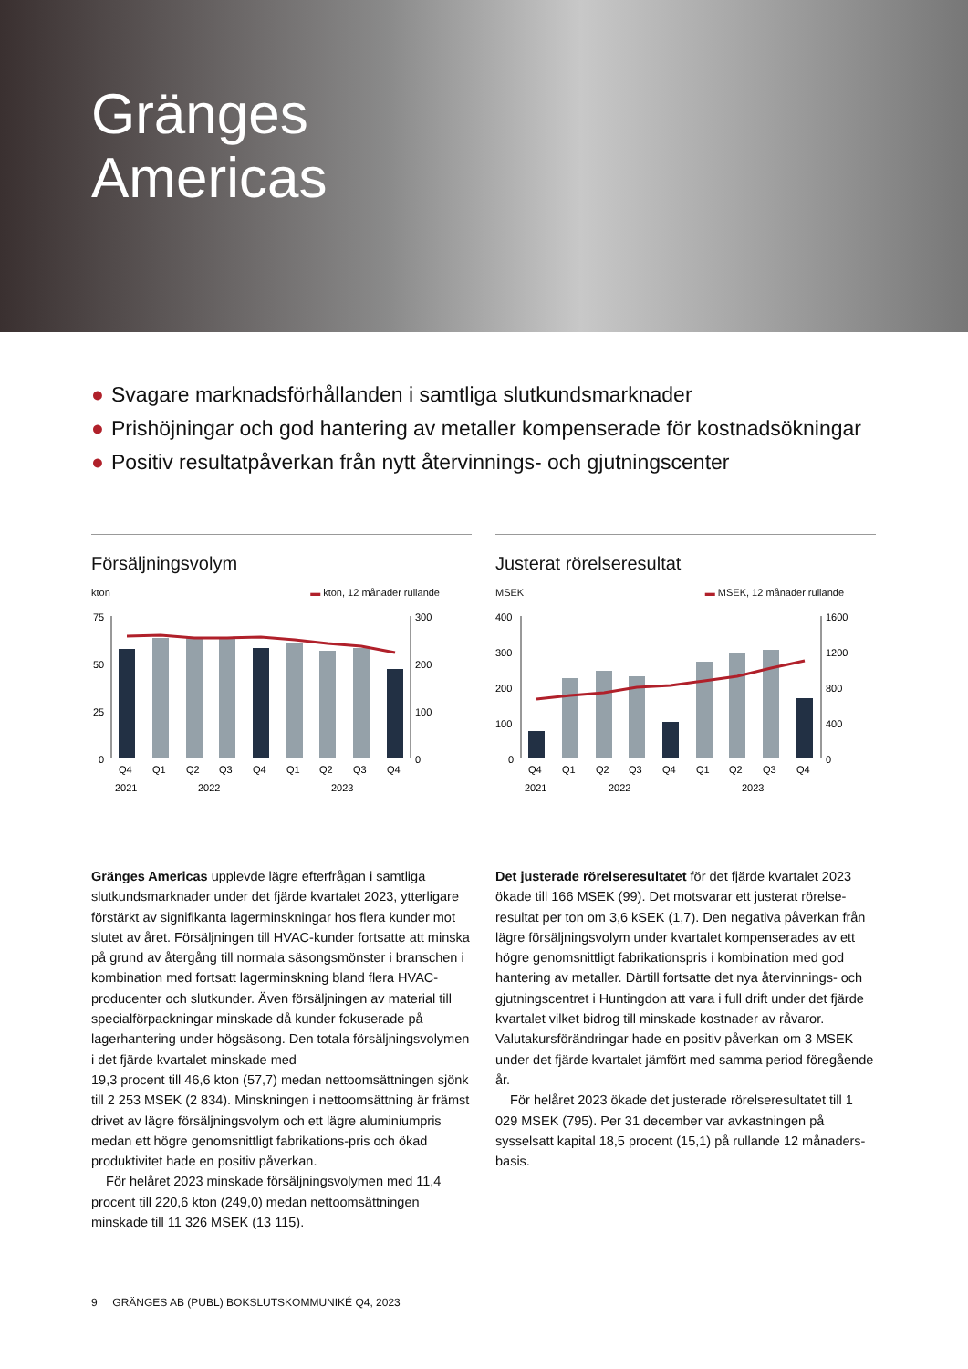Gränges
Americas
● Svagare marknadsförhållanden i samtliga slutkundsmarknader
● Prishöjningar och god hantering av metaller kompenserade för kostnadsökningar
● Positiv resultatpåverkan från nytt återvinnings- och gjutningscenter
Försäljningsvolym
kton ▬ kton, 12 månader rullande
75
50
25
0
300
200
100
0
Q4
Q1
Q2
Q3
Q4
Q1
Q2
Q3
Q4
2021
2022
2023
Justerat rörelseresultat
MSEK ▬ MSEK, 12 månader rullande
400
300
200
100
0
1600
1200
800
400
0
Q4
Q1
Q2
Q3
Q4
Q1
Q2
Q3
Q4
2021
2022
2023
Gränges Americas upplevde lägre efterfrågan i samtliga slutkundsmarknader under det fjärde kvartalet 2023, ytterligare förstärkt av signifikanta lagerminskningar hos flera kunder mot slutet av året. Försäljningen till HVAC-kunder fortsatte att minska på grund av återgång till normala säsongsmönster i branschen i kombination med fortsatt lagerminskning bland flera HVAC-producenter och slutkunder. Även försäljningen av material till specialförpackningar minskade då kunder fokuserade på lagerhantering under högsäsong. Den totala försäljningsvolymen i det fjärde kvartalet minskade med
19,3 procent till 46,6 kton (57,7) medan nettoomsättningen sjönk till 2 253 MSEK (2 834). Minskningen i nettoomsättning är främst drivet av lägre försäljningsvolym och ett lägre aluminiumpris medan ett högre genomsnittligt fabrikations-pris och ökad produktivitet hade en positiv påverkan.
För helåret 2023 minskade försäljningsvolymen med 11,4 procent till 220,6 kton (249,0) medan nettoomsättningen minskade till 11 326 MSEK (13 115).
Det justerade rörelseresultatet för det fjärde kvartalet 2023 ökade till 166 MSEK (99). Det motsvarar ett justerat rörelse-resultat per ton om 3,6 kSEK (1,7). Den negativa påverkan från lägre försäljningsvolym under kvartalet kompenserades av ett högre genomsnittligt fabrikationspris i kombination med god hantering av metaller. Därtill fortsatte det nya återvinnings- och gjutningscentret i Huntingdon att vara i full drift under det fjärde kvartalet vilket bidrog till minskade kostnader av råvaror. Valutakursförändringar hade en positiv påverkan om 3 MSEK under det fjärde kvartalet jämfört med samma period föregående år.
För helåret 2023 ökade det justerade rörelseresultatet till 1 029 MSEK (795). Per 31 december var avkastningen på sysselsatt kapital 18,5 procent (15,1) på rullande 12 månaders-basis.
9 GRÄNGES AB (PUBL) BOKSLUTSKOMMUNIKÉ Q4, 2023